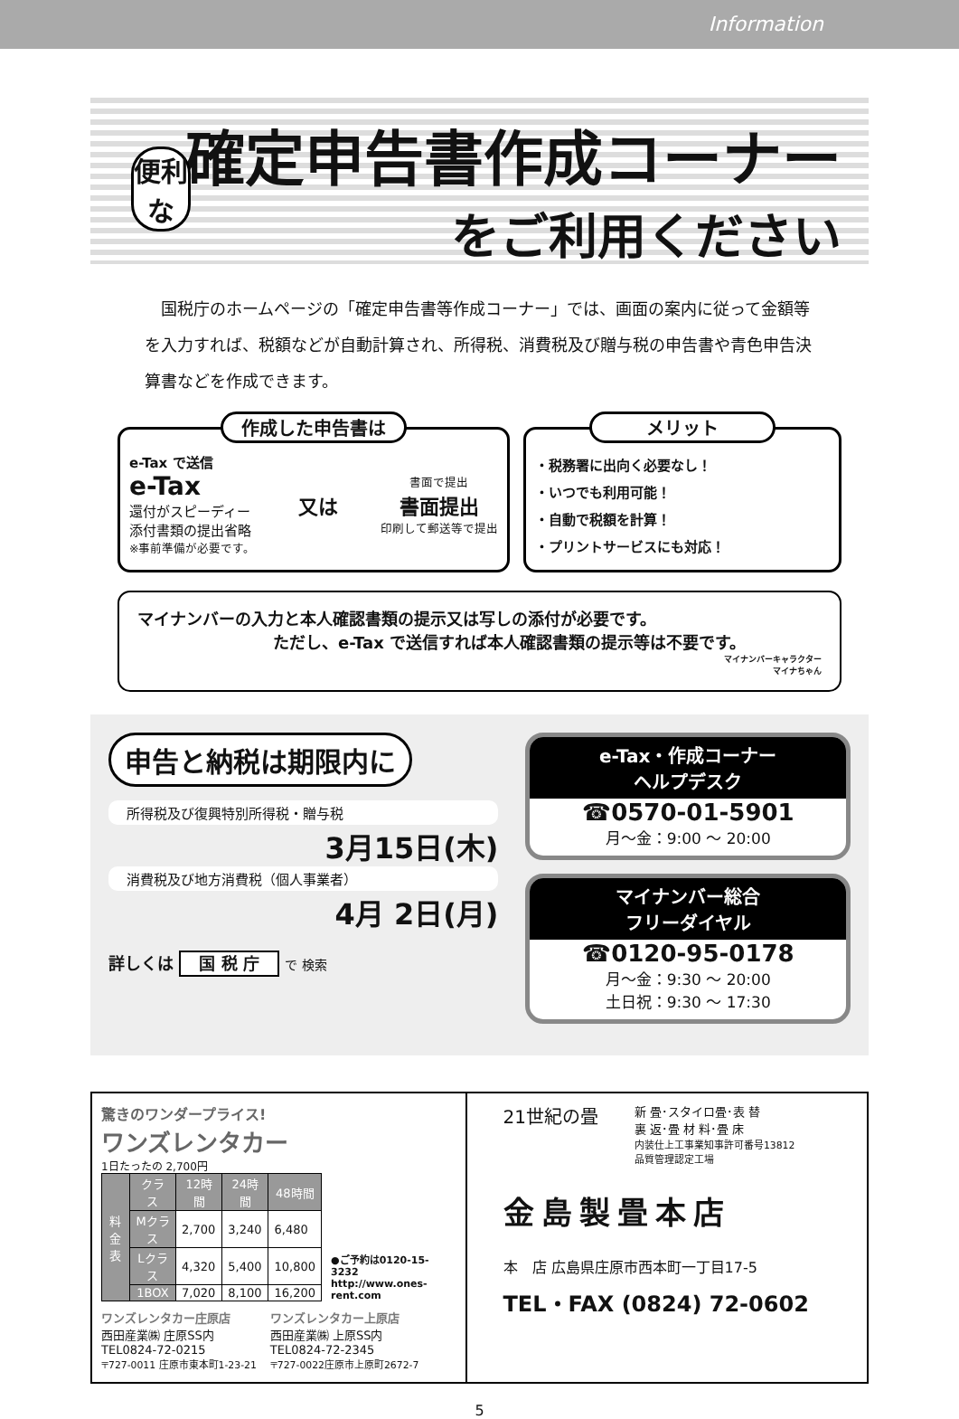Information
便利な
確定申告書作成コーナー
をご利用ください
国税庁のホームページの「確定申告書等作成コーナー」では、画面の案内に従って金額等を入力すれば、税額などが自動計算され、所得税、消費税及び贈与税の申告書や青色申告決算書などを作成できます。
作成した申告書は
e-Tax で送信
e-Tax
還付がスピーディー
添付書類の提出省略
※事前準備が必要です。
又は
書面で提出
書面提出
印刷して郵送等で提出
メリット
・税務署に出向く必要なし！
・いつでも利用可能！
・自動で税額を計算！
・プリントサービスにも対応！
マイナンバーの入力と本人確認書類の提示又は写しの添付が必要です。
ただし、e-Tax で送信すれば本人確認書類の提示等は不要です。
マイナンバーキャラクター
マイナちゃん
申告と納税は期限内に
所得税及び復興特別所得税・贈与税
3月15日(木)
消費税及び地方消費税（個人事業者）
4月 2日(月)
詳しくは 国 税 庁 で 検索
e-Tax・作成コーナー
ヘルプデスク
☎0570-01-5901
月～金：9:00 ～ 20:00
マイナンバー総合
フリーダイヤル
☎0120-95-0178
月～金：9:30 ～ 20:00
土日祝：9:30 ～ 17:30
驚きのワンダープライス!
ワンズレンタカー
1日たったの 2,700円
| 料金表 | クラス | 12時間 | 24時間 | 48時間 |
| --- | --- | --- | --- | --- |
| | Mクラス | 2,700 | 3,240 | 6,480 |
| | Lクラス | 4,320 | 5,400 | 10,800 |
| | 1BOX | 7,020 | 8,100 | 16,200 |
●ご予約は0120-15-3232
http://www.ones-rent.com
ワンズレンタカー庄原店
西田産業㈱ 庄原SS内
TEL0824-72-0215
〒727-0011 庄原市東本町1-23-21
ワンズレンタカー上原店
西田産業㈱ 上原SS内
TEL0824-72-2345
〒727-0022庄原市上原町2672-7
21世紀の畳 新 畳･スタイロ畳･表 替
裏 返･畳 材 料･畳 床
内装仕上工事業知事許可番号13812
品質管理認定工場
金島製畳本店
本　店 広島県庄原市西本町一丁目17-5
TEL・FAX (0824) 72-0602
5